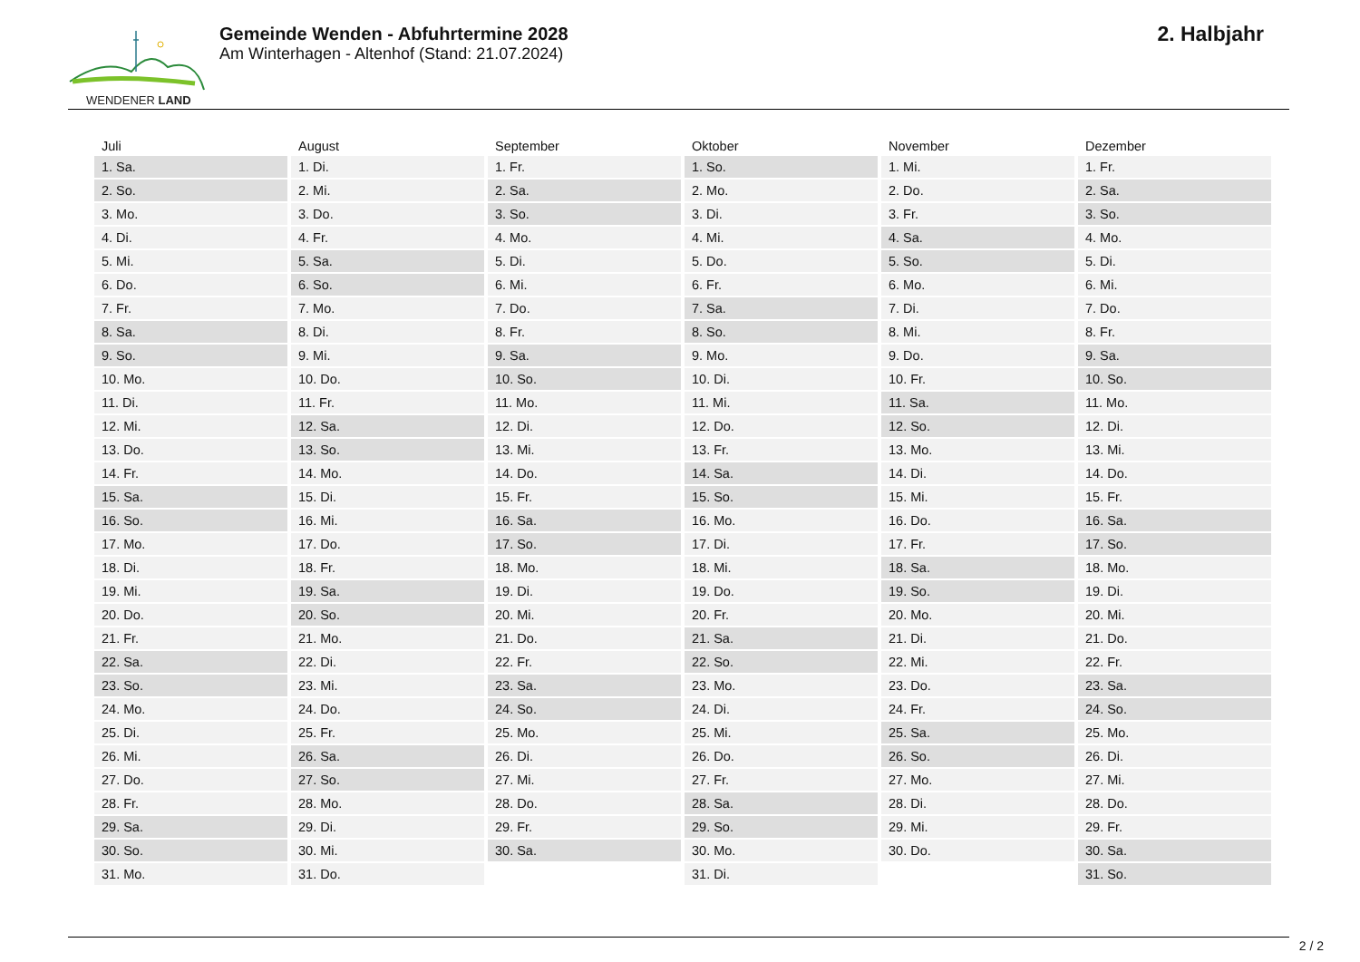WENDENER LAND
Gemeinde Wenden - Abfuhrtermine 2028
Am Winterhagen - Altenhof (Stand: 21.07.2024)
2. Halbjahr
| Juli | August | September | Oktober | November | Dezember |
| --- | --- | --- | --- | --- | --- |
| 1. Sa. | 1. Di. | 1. Fr. | 1. So. | 1. Mi. | 1. Fr. |
| 2. So. | 2. Mi. | 2. Sa. | 2. Mo. | 2. Do. | 2. Sa. |
| 3. Mo. | 3. Do. | 3. So. | 3. Di. | 3. Fr. | 3. So. |
| 4. Di. | 4. Fr. | 4. Mo. | 4. Mi. | 4. Sa. | 4. Mo. |
| 5. Mi. | 5. Sa. | 5. Di. | 5. Do. | 5. So. | 5. Di. |
| 6. Do. | 6. So. | 6. Mi. | 6. Fr. | 6. Mo. | 6. Mi. |
| 7. Fr. | 7. Mo. | 7. Do. | 7. Sa. | 7. Di. | 7. Do. |
| 8. Sa. | 8. Di. | 8. Fr. | 8. So. | 8. Mi. | 8. Fr. |
| 9. So. | 9. Mi. | 9. Sa. | 9. Mo. | 9. Do. | 9. Sa. |
| 10. Mo. | 10. Do. | 10. So. | 10. Di. | 10. Fr. | 10. So. |
| 11. Di. | 11. Fr. | 11. Mo. | 11. Mi. | 11. Sa. | 11. Mo. |
| 12. Mi. | 12. Sa. | 12. Di. | 12. Do. | 12. So. | 12. Di. |
| 13. Do. | 13. So. | 13. Mi. | 13. Fr. | 13. Mo. | 13. Mi. |
| 14. Fr. | 14. Mo. | 14. Do. | 14. Sa. | 14. Di. | 14. Do. |
| 15. Sa. | 15. Di. | 15. Fr. | 15. So. | 15. Mi. | 15. Fr. |
| 16. So. | 16. Mi. | 16. Sa. | 16. Mo. | 16. Do. | 16. Sa. |
| 17. Mo. | 17. Do. | 17. So. | 17. Di. | 17. Fr. | 17. So. |
| 18. Di. | 18. Fr. | 18. Mo. | 18. Mi. | 18. Sa. | 18. Mo. |
| 19. Mi. | 19. Sa. | 19. Di. | 19. Do. | 19. So. | 19. Di. |
| 20. Do. | 20. So. | 20. Mi. | 20. Fr. | 20. Mo. | 20. Mi. |
| 21. Fr. | 21. Mo. | 21. Do. | 21. Sa. | 21. Di. | 21. Do. |
| 22. Sa. | 22. Di. | 22. Fr. | 22. So. | 22. Mi. | 22. Fr. |
| 23. So. | 23. Mi. | 23. Sa. | 23. Mo. | 23. Do. | 23. Sa. |
| 24. Mo. | 24. Do. | 24. So. | 24. Di. | 24. Fr. | 24. So. |
| 25. Di. | 25. Fr. | 25. Mo. | 25. Mi. | 25. Sa. | 25. Mo. |
| 26. Mi. | 26. Sa. | 26. Di. | 26. Do. | 26. So. | 26. Di. |
| 27. Do. | 27. So. | 27. Mi. | 27. Fr. | 27. Mo. | 27. Mi. |
| 28. Fr. | 28. Mo. | 28. Do. | 28. Sa. | 28. Di. | 28. Do. |
| 29. Sa. | 29. Di. | 29. Fr. | 29. So. | 29. Mi. | 29. Fr. |
| 30. So. | 30. Mi. | 30. Sa. | 30. Mo. | 30. Do. | 30. Sa. |
| 31. Mo. | 31. Do. | | 31. Di. | | 31. So. |
2 / 2